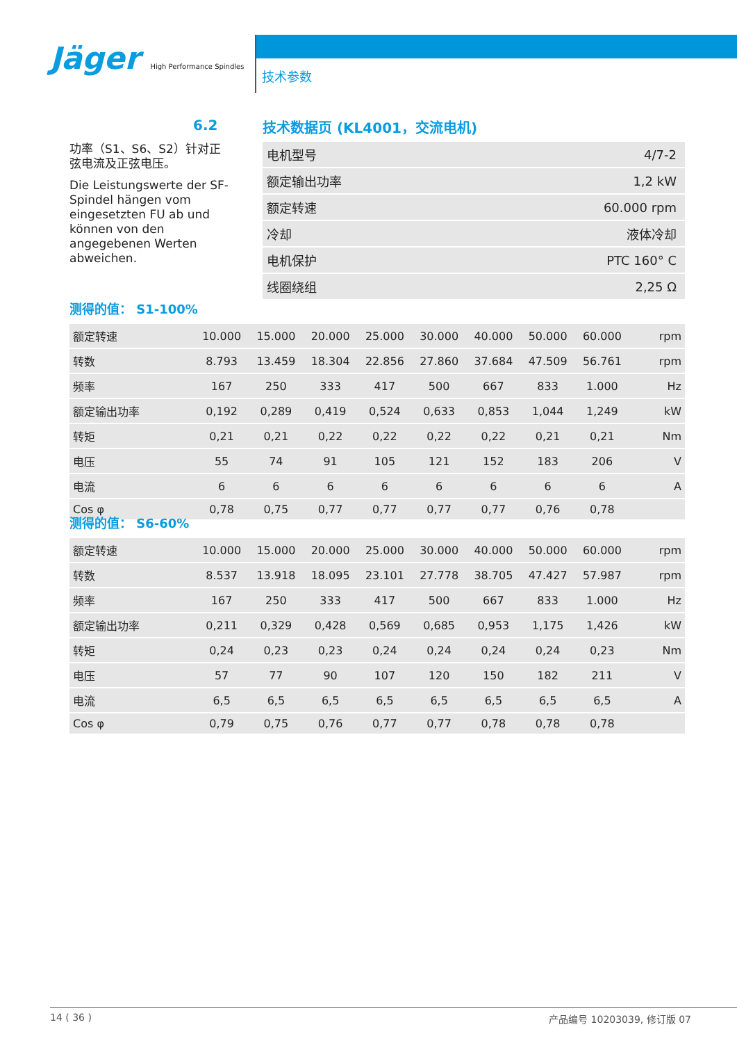Jäger High Performance Spindles
技术参数
6.2
技术数据页 (KL4001，交流电机)
功率（S1、S6、S2）针对正弦电流及正弦电压。
Die Leistungswerte der SF-Spindel hängen vom eingesetzten FU ab und können von den angegebenen Werten abweichen.
| 电机型号 | 4/7-2 |
| 额定输出功率 | 1,2 kW |
| 额定转速 | 60.000 rpm |
| 冷却 | 液体冷却 |
| 电机保护 | PTC 160° C |
| 线圈绕组 | 2,25 Ω |
测得的值： S1-100%
| 额定转速 | 10.000 | 15.000 | 20.000 | 25.000 | 30.000 | 40.000 | 50.000 | 60.000 | rpm |
| 转数 | 8.793 | 13.459 | 18.304 | 22.856 | 27.860 | 37.684 | 47.509 | 56.761 | rpm |
| 频率 | 167 | 250 | 333 | 417 | 500 | 667 | 833 | 1.000 | Hz |
| 额定输出功率 | 0,192 | 0,289 | 0,419 | 0,524 | 0,633 | 0,853 | 1,044 | 1,249 | kW |
| 转矩 | 0,21 | 0,21 | 0,22 | 0,22 | 0,22 | 0,22 | 0,21 | 0,21 | Nm |
| 电压 | 55 | 74 | 91 | 105 | 121 | 152 | 183 | 206 | V |
| 电流 | 6 | 6 | 6 | 6 | 6 | 6 | 6 | 6 | A |
| Cos φ | 0,78 | 0,75 | 0,77 | 0,77 | 0,77 | 0,77 | 0,76 | 0,78 | |
测得的值： S6-60%
| 额定转速 | 10.000 | 15.000 | 20.000 | 25.000 | 30.000 | 40.000 | 50.000 | 60.000 | rpm |
| 转数 | 8.537 | 13.918 | 18.095 | 23.101 | 27.778 | 38.705 | 47.427 | 57.987 | rpm |
| 频率 | 167 | 250 | 333 | 417 | 500 | 667 | 833 | 1.000 | Hz |
| 额定输出功率 | 0,211 | 0,329 | 0,428 | 0,569 | 0,685 | 0,953 | 1,175 | 1,426 | kW |
| 转矩 | 0,24 | 0,23 | 0,23 | 0,24 | 0,24 | 0,24 | 0,24 | 0,23 | Nm |
| 电压 | 57 | 77 | 90 | 107 | 120 | 150 | 182 | 211 | V |
| 电流 | 6,5 | 6,5 | 6,5 | 6,5 | 6,5 | 6,5 | 6,5 | 6,5 | A |
| Cos φ | 0,79 | 0,75 | 0,76 | 0,77 | 0,77 | 0,78 | 0,78 | 0,78 | |
14 ( 36 ) 产品编号 10203039, 修订版 07